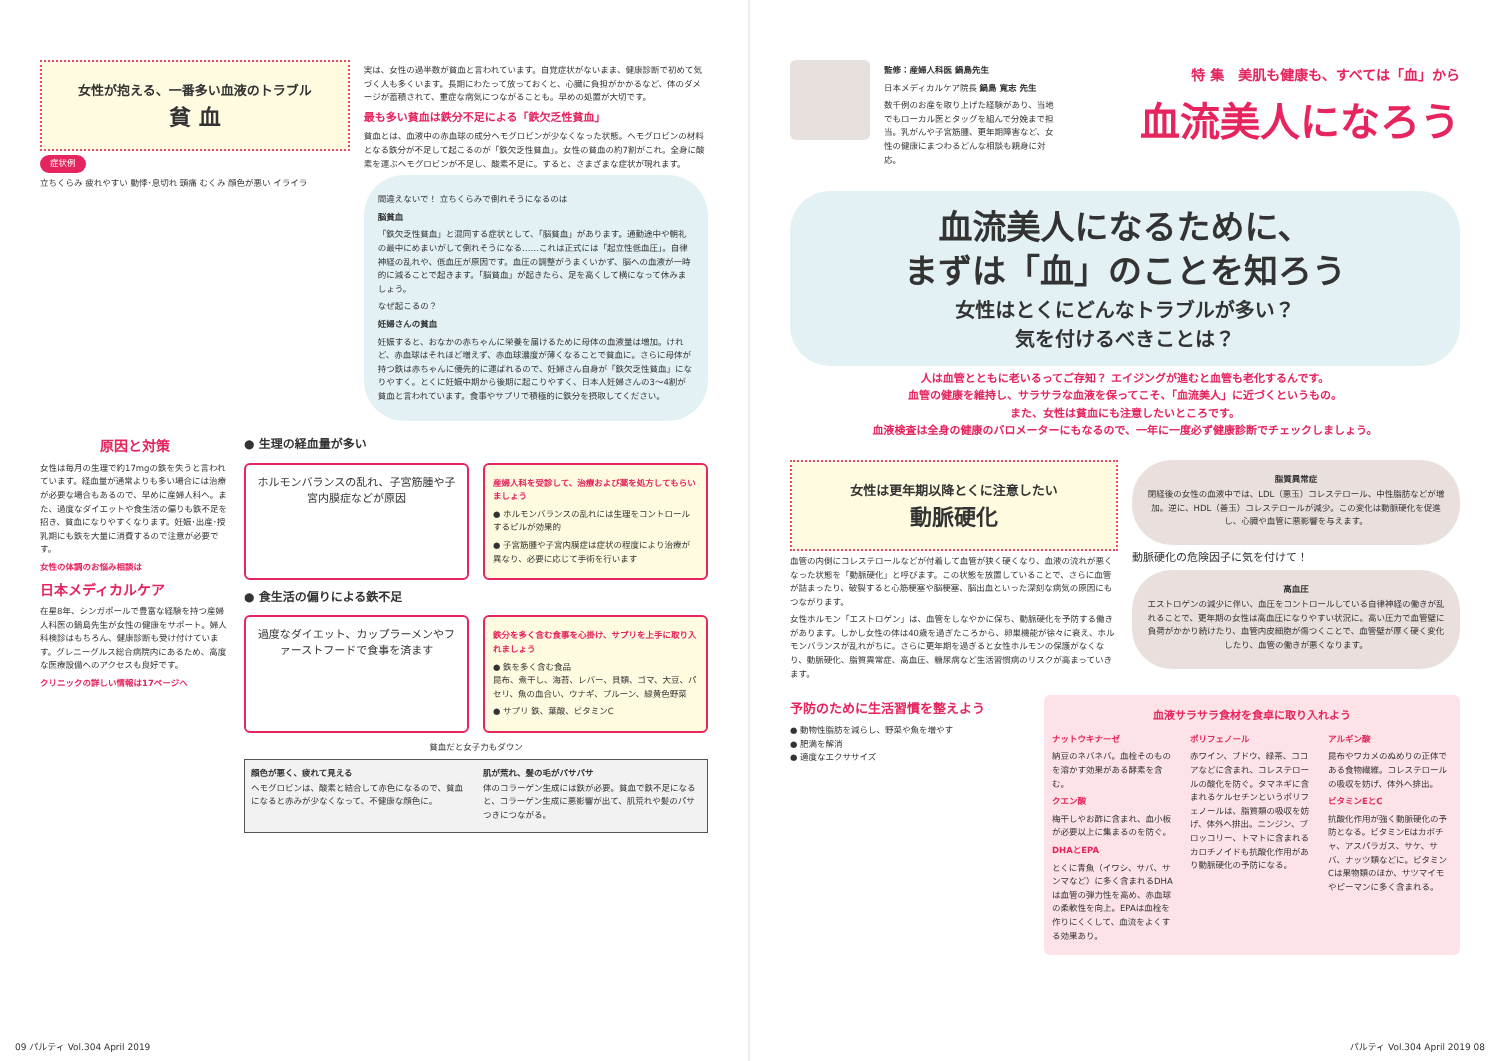女性が抱える、一番多い血液のトラブル
貧 血
症状例
立ちくらみ 疲れやすい 動悸･息切れ 頭痛 むくみ 顔色が悪い イライラ
実は、女性の過半数が貧血と言われています。自覚症状がないまま、健康診断で初めて気づく人も多くいます。長期にわたって放っておくと、心臓に負担がかかるなど、体のダメージが蓄積されて、重症な病気につながることも。早めの処置が大切です。
最も多い貧血は鉄分不足による「鉄欠乏性貧血」
貧血とは、血液中の赤血球の成分ヘモグロビンが少なくなった状態。ヘモグロビンの材料となる鉄分が不足して起こるのが「鉄欠乏性貧血」。女性の貧血の約7割がこれ。全身に酸素を運ぶヘモグロビンが不足し、酸素不足に。すると、さまざまな症状が現れます。
間違えないで！ 立ちくらみで倒れそうになるのは
脳貧血
「鉄欠乏性貧血」と混同する症状として、「脳貧血」があります。通勤途中や朝礼の最中にめまいがして倒れそうになる……これは正式には「起立性低血圧」。自律神経の乱れや、低血圧が原因です。血圧の調整がうまくいかず、脳への血液が一時的に減ることで起きます。「脳貧血」が起きたら、足を高くして横になって休みましょう。
なぜ起こるの？
妊婦さんの貧血
妊娠すると、おなかの赤ちゃんに栄養を届けるために母体の血液量は増加。けれど、赤血球はそれほど増えず、赤血球濃度が薄くなることで貧血に。さらに母体が持つ鉄は赤ちゃんに優先的に運ばれるので、妊婦さん自身が「鉄欠乏性貧血」になりやすく。とくに妊娠中期から後期に起こりやすく、日本人妊婦さんの3～4割が貧血と言われています。食事やサプリで積極的に鉄分を摂取してください。
原因と対策
女性は毎月の生理で約17mgの鉄を失うと言われています。経血量が通常よりも多い場合には治療が必要な場合もあるので、早めに産婦人科へ。また、過度なダイエットや食生活の偏りも鉄不足を招き、貧血になりやすくなります。妊娠･出産･授乳期にも鉄を大量に消費するので注意が必要です。
女性の体調のお悩み相談は
日本メディカルケア
在星8年、シンガポールで豊富な経験を持つ産婦人科医の鍋島先生が女性の健康をサポート。婦人科検診はもちろん、健康診断も受け付けています。グレニーグルス総合病院内にあるため、高度な医療設備へのアクセスも良好です。
クリニックの詳しい情報は17ページへ
● 生理の経血量が多い
ホルモンバランスの乱れ、子宮筋腫や子宮内膜症などが原因
産婦人科を受診して、治療および薬を処方してもらいましょう
● ホルモンバランスの乱れには生理をコントロールするピルが効果的
● 子宮筋腫や子宮内膜症は症状の程度により治療が異なり、必要に応じて手術を行います
● 食生活の偏りによる鉄不足
過度なダイエット、カップラーメンやファーストフードで食事を済ます
鉄分を多く含む食事を心掛け、サプリを上手に取り入れましょう
● 鉄を多く含む食品
昆布、煮干し、海苔、レバー、貝類、ゴマ、大豆、パセリ、魚の血合い、ウナギ、プルーン、緑黄色野菜
● サプリ 鉄、葉酸、ビタミンC
貧血だと女子力もダウン
顔色が悪く、疲れて見える
ヘモグロビンは、酸素と結合して赤色になるので、貧血になると赤みが少なくなって、不健康な顔色に。
肌が荒れ、髪の毛がパサパサ
体のコラーゲン生成には鉄が必要。貧血で鉄不足になると、コラーゲン生成に悪影響が出て、肌荒れや髪のパサつきにつながる。
09 パルティ Vol.304 April 2019
監修：産婦人科医 鍋島先生
日本メディカルケア院長 鍋島 寛志 先生
数千例のお産を取り上げた経験があり、当地でもローカル医とタッグを組んで分娩まで担当。乳がんや子宮筋腫、更年期障害など、女性の健康にまつわるどんな相談も親身に対応。
特 集　美肌も健康も、すべては「血」から
血流美人になろう
血流美人になるために、
まずは「血」のことを知ろう
女性はとくにどんなトラブルが多い？
気を付けるべきことは？
人は血管とともに老いるってご存知？ エイジングが進むと血管も老化するんです。
血管の健康を維持し、サラサラな血液を保ってこそ、「血流美人」に近づくというもの。
また、女性は貧血にも注意したいところです。
血液検査は全身の健康のバロメーターにもなるので、一年に一度必ず健康診断でチェックしましょう。
女性は更年期以降とくに注意したい
動脈硬化
血管の内側にコレステロールなどが付着して血管が狭く硬くなり、血液の流れが悪くなった状態を「動脈硬化」と呼びます。この状態を放置していることで、さらに血管が詰まったり、破裂すると心筋梗塞や脳梗塞、脳出血といった深刻な病気の原因にもつながります。
女性ホルモン「エストロゲン」は、血管をしなやかに保ち、動脈硬化を予防する働きがあります。しかし女性の体は40歳を過ぎたころから、卵巣機能が徐々に衰え、ホルモンバランスが乱れがちに。さらに更年期を過ぎると女性ホルモンの保護がなくなり、動脈硬化、脂質異常症、高血圧、糖尿病など生活習慣病のリスクが高まっていきます。
脂質異常症
閉経後の女性の血液中では、LDL（悪玉）コレステロール、中性脂肪などが増加。逆に、HDL（善玉）コレステロールが減少。この変化は動脈硬化を促進し、心臓や血管に悪影響を与えます。
動脈硬化の危険因子に気を付けて！
高血圧
エストロゲンの減少に伴い、血圧をコントロールしている自律神経の働きが乱れることで、更年期の女性は高血圧になりやすい状況に。高い圧力で血管壁に負荷がかかり続けたり、血管内皮細胞が傷つくことで、血管壁が厚く硬く変化したり、血管の働きが悪くなります。
予防のために生活習慣を整えよう
● 動物性脂肪を減らし、野菜や魚を増やす
● 肥満を解消
● 適度なエクササイズ
血液サラサラ食材を食卓に取り入れよう
ナットウキナーゼ
納豆のネバネバ。血栓そのものを溶かす効果がある酵素を含む。
クエン酸
梅干しやお酢に含まれ、血小板が必要以上に集まるのを防ぐ。
DHAとEPA
とくに青魚（イワシ、サバ、サンマなど）に多く含まれるDHAは血管の弾力性を高め、赤血球の柔軟性を向上。EPAは血栓を作りにくくして、血流をよくする効果あり。
ポリフェノール
赤ワイン、ブドウ、緑茶、ココアなどに含まれ、コレステロールの酸化を防ぐ。タマネギに含まれるケルセチンというポリフェノールは、脂質類の吸収を妨げ、体外へ排出。ニンジン、ブロッコリー、トマトに含まれるカロチノイドも抗酸化作用があり動脈硬化の予防になる。
アルギン酸
昆布やワカメのぬめりの正体である食物繊維。コレステロールの吸収を妨げ、体外へ排出。
ビタミンEとC
抗酸化作用が強く動脈硬化の予防となる。ビタミンEはカボチャ、アスパラガス、サケ、サバ、ナッツ類などに。ビタミンCは果物類のほか、サツマイモやピーマンに多く含まれる。
パルティ Vol.304 April 2019 08